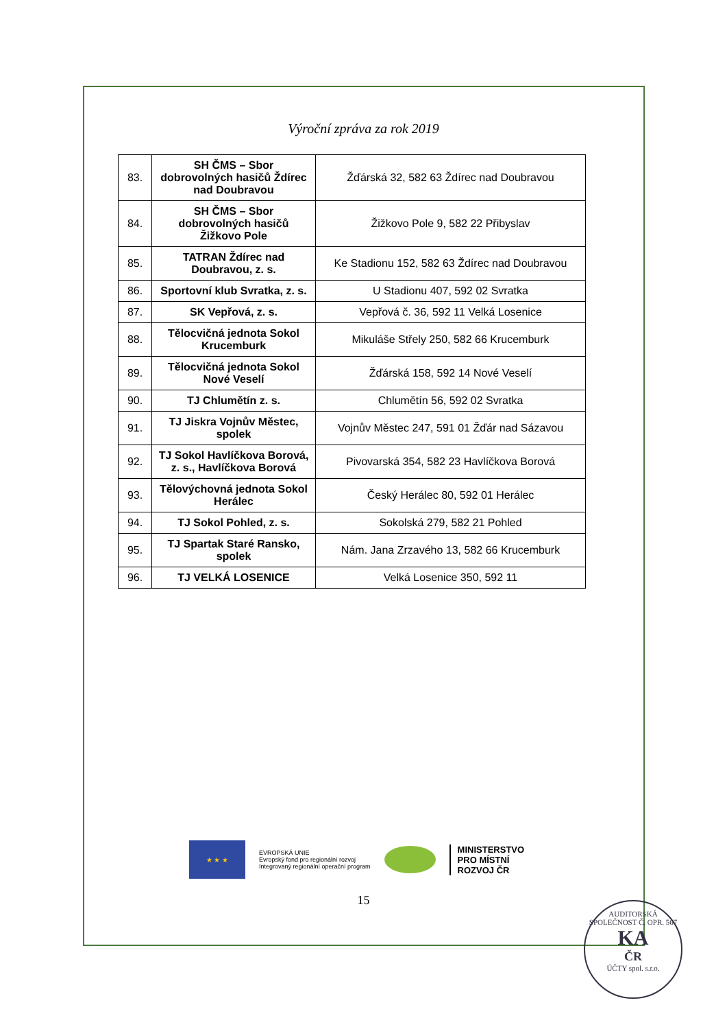Výroční zpráva za rok 2019
| 83. | SH ČMS – Sbor dobrovolných hasičů Ždírec nad Doubravou | Žďárská 32, 582 63 Ždírec nad Doubravou |
| 84. | SH ČMS – Sbor dobrovolných hasičů Žižkovo Pole | Žižkovo Pole 9, 582 22 Přibyslav |
| 85. | TATRAN Ždírec nad Doubravou, z. s. | Ke Stadionu 152, 582 63 Ždírec nad Doubravou |
| 86. | Sportovní klub Svratka, z. s. | U Stadionu 407, 592 02 Svratka |
| 87. | SK Vepřová, z. s. | Vepřová č. 36, 592 11 Velká Losenice |
| 88. | Tělocvičná jednota Sokol Krucemburk | Mikuláše Střely 250, 582 66 Krucemburk |
| 89. | Tělocvičná jednota Sokol Nové Veselí | Žďárská 158, 592 14 Nové Veselí |
| 90. | TJ Chlumětín z. s. | Chlumětín 56, 592 02 Svratka |
| 91. | TJ Jiskra Vojnův Městec, spolek | Vojnův Městec 247, 591 01 Žďár nad Sázavou |
| 92. | TJ Sokol Havlíčkova Borová, z. s., Havlíčkova Borová | Pivovarská 354, 582 23 Havlíčkova Borová |
| 93. | Tělovýchovná jednota Sokol Herálec | Český Herálec 80, 592 01 Herálec |
| 94. | TJ Sokol Pohled, z. s. | Sokolská 279, 582 21 Pohled |
| 95. | TJ Spartak Staré Ransko, spolek | Nám. Jana Zrzavého 13, 582 66 Krucemburk |
| 96. | TJ VELKÁ LOSENICE | Velká Losenice 350, 592 11 |
★ ★ ★
EVROPSKÁ UNIE
Evropský fond pro regionální rozvoj
Integrovaný regionální operační program
MINISTERSTVO
PRO MÍSTNÍ
ROZVOJ ČR
15
AUDITORSKÁ SPOLEČNOST Č. OPR. 567
KA
ČR
ÚČTY spol. s.r.o.